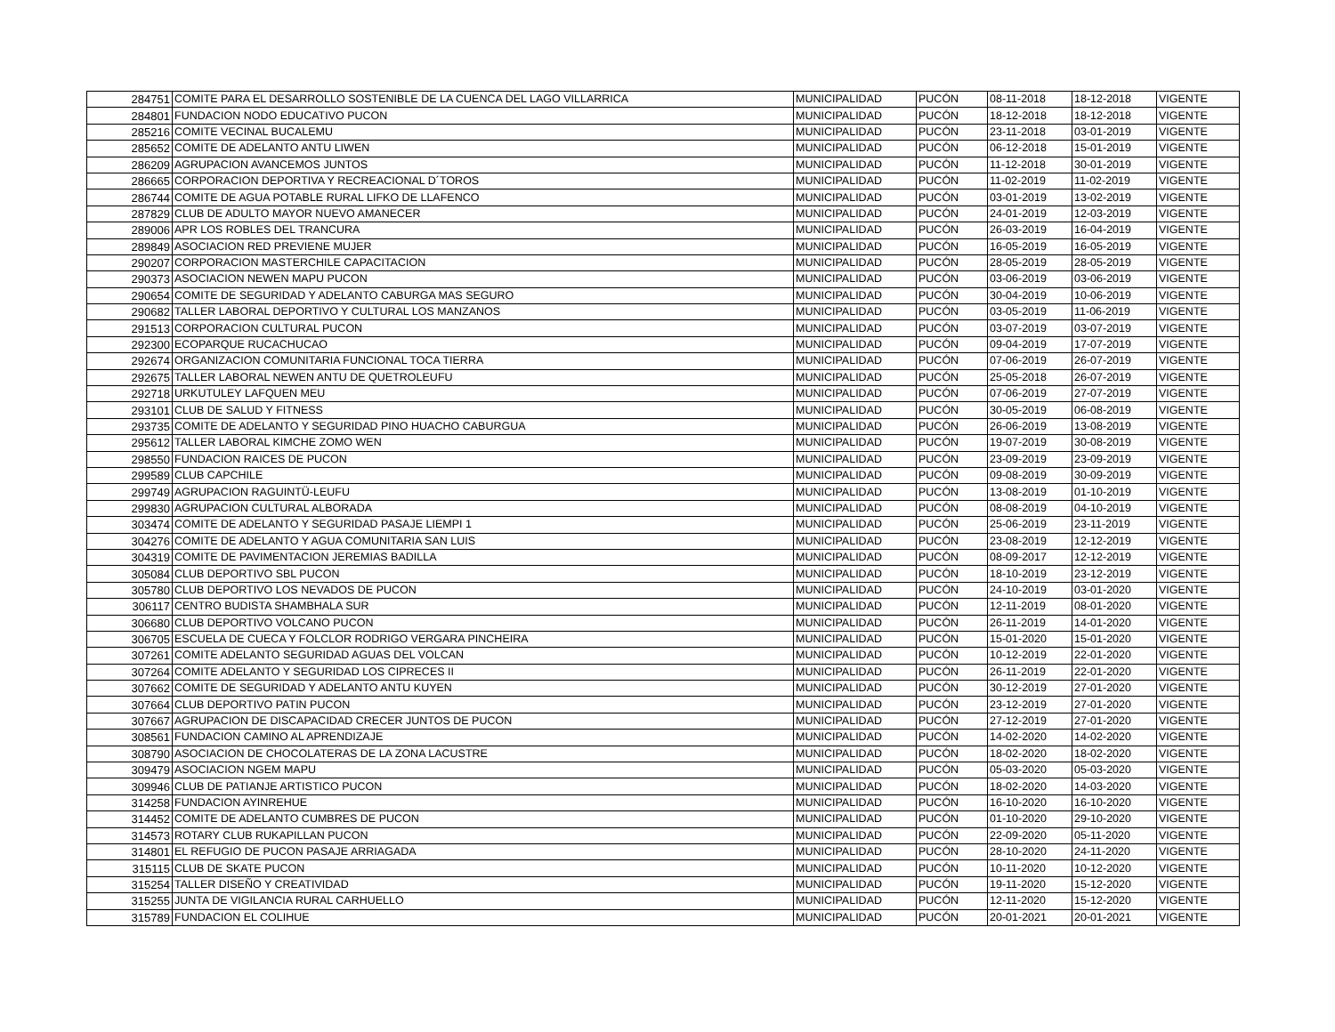| 284751 | COMITE PARA EL DESARROLLO SOSTENIBLE DE LA CUENCA DEL LAGO VILLARRICA | MUNICIPALIDAD | PUCÓN | 08-11-2018 | 18-12-2018 | VIGENTE |
| 284801 | FUNDACION NODO EDUCATIVO PUCON | MUNICIPALIDAD | PUCÓN | 18-12-2018 | 18-12-2018 | VIGENTE |
| 285216 | COMITE VECINAL BUCALEMU | MUNICIPALIDAD | PUCÓN | 23-11-2018 | 03-01-2019 | VIGENTE |
| 285652 | COMITE DE ADELANTO ANTU LIWEN | MUNICIPALIDAD | PUCÓN | 06-12-2018 | 15-01-2019 | VIGENTE |
| 286209 | AGRUPACION AVANCEMOS JUNTOS | MUNICIPALIDAD | PUCÓN | 11-12-2018 | 30-01-2019 | VIGENTE |
| 286665 | CORPORACION DEPORTIVA Y RECREACIONAL D´TOROS | MUNICIPALIDAD | PUCÓN | 11-02-2019 | 11-02-2019 | VIGENTE |
| 286744 | COMITE DE AGUA POTABLE RURAL LIFKO DE LLAFENCO | MUNICIPALIDAD | PUCÓN | 03-01-2019 | 13-02-2019 | VIGENTE |
| 287829 | CLUB DE ADULTO MAYOR NUEVO AMANECER | MUNICIPALIDAD | PUCÓN | 24-01-2019 | 12-03-2019 | VIGENTE |
| 289006 | APR LOS ROBLES DEL TRANCURA | MUNICIPALIDAD | PUCÓN | 26-03-2019 | 16-04-2019 | VIGENTE |
| 289849 | ASOCIACION RED PREVIENE MUJER | MUNICIPALIDAD | PUCÓN | 16-05-2019 | 16-05-2019 | VIGENTE |
| 290207 | CORPORACION MASTERCHILE CAPACITACION | MUNICIPALIDAD | PUCÓN | 28-05-2019 | 28-05-2019 | VIGENTE |
| 290373 | ASOCIACION NEWEN MAPU PUCON | MUNICIPALIDAD | PUCÓN | 03-06-2019 | 03-06-2019 | VIGENTE |
| 290654 | COMITE DE SEGURIDAD Y ADELANTO CABURGA MAS SEGURO | MUNICIPALIDAD | PUCÓN | 30-04-2019 | 10-06-2019 | VIGENTE |
| 290682 | TALLER LABORAL DEPORTIVO Y CULTURAL LOS MANZANOS | MUNICIPALIDAD | PUCÓN | 03-05-2019 | 11-06-2019 | VIGENTE |
| 291513 | CORPORACION CULTURAL PUCON | MUNICIPALIDAD | PUCÓN | 03-07-2019 | 03-07-2019 | VIGENTE |
| 292300 | ECOPARQUE RUCACHUCAO | MUNICIPALIDAD | PUCÓN | 09-04-2019 | 17-07-2019 | VIGENTE |
| 292674 | ORGANIZACION COMUNITARIA FUNCIONAL TOCA TIERRA | MUNICIPALIDAD | PUCÓN | 07-06-2019 | 26-07-2019 | VIGENTE |
| 292675 | TALLER LABORAL NEWEN ANTU DE QUETROLEUFU | MUNICIPALIDAD | PUCÓN | 25-05-2018 | 26-07-2019 | VIGENTE |
| 292718 | URKUTULEY LAFQUEN MEU | MUNICIPALIDAD | PUCÓN | 07-06-2019 | 27-07-2019 | VIGENTE |
| 293101 | CLUB DE SALUD Y FITNESS | MUNICIPALIDAD | PUCÓN | 30-05-2019 | 06-08-2019 | VIGENTE |
| 293735 | COMITE DE ADELANTO Y SEGURIDAD PINO HUACHO CABURGUA | MUNICIPALIDAD | PUCÓN | 26-06-2019 | 13-08-2019 | VIGENTE |
| 295612 | TALLER LABORAL KIMCHE ZOMO WEN | MUNICIPALIDAD | PUCÓN | 19-07-2019 | 30-08-2019 | VIGENTE |
| 298550 | FUNDACION RAICES DE PUCON | MUNICIPALIDAD | PUCÓN | 23-09-2019 | 23-09-2019 | VIGENTE |
| 299589 | CLUB CAPCHILE | MUNICIPALIDAD | PUCÓN | 09-08-2019 | 30-09-2019 | VIGENTE |
| 299749 | AGRUPACION RAGUINTÜ-LEUFU | MUNICIPALIDAD | PUCÓN | 13-08-2019 | 01-10-2019 | VIGENTE |
| 299830 | AGRUPACION CULTURAL ALBORADA | MUNICIPALIDAD | PUCÓN | 08-08-2019 | 04-10-2019 | VIGENTE |
| 303474 | COMITE DE ADELANTO Y SEGURIDAD PASAJE LIEMPI 1 | MUNICIPALIDAD | PUCÓN | 25-06-2019 | 23-11-2019 | VIGENTE |
| 304276 | COMITE DE ADELANTO Y AGUA COMUNITARIA SAN LUIS | MUNICIPALIDAD | PUCÓN | 23-08-2019 | 12-12-2019 | VIGENTE |
| 304319 | COMITE DE PAVIMENTACION JEREMIAS BADILLA | MUNICIPALIDAD | PUCÓN | 08-09-2017 | 12-12-2019 | VIGENTE |
| 305084 | CLUB DEPORTIVO SBL PUCON | MUNICIPALIDAD | PUCÓN | 18-10-2019 | 23-12-2019 | VIGENTE |
| 305780 | CLUB DEPORTIVO LOS NEVADOS DE PUCON | MUNICIPALIDAD | PUCÓN | 24-10-2019 | 03-01-2020 | VIGENTE |
| 306117 | CENTRO BUDISTA SHAMBHALA SUR | MUNICIPALIDAD | PUCÓN | 12-11-2019 | 08-01-2020 | VIGENTE |
| 306680 | CLUB DEPORTIVO VOLCANO PUCON | MUNICIPALIDAD | PUCÓN | 26-11-2019 | 14-01-2020 | VIGENTE |
| 306705 | ESCUELA DE CUECA Y FOLCLOR RODRIGO VERGARA PINCHEIRA | MUNICIPALIDAD | PUCÓN | 15-01-2020 | 15-01-2020 | VIGENTE |
| 307261 | COMITE ADELANTO SEGURIDAD AGUAS DEL VOLCAN | MUNICIPALIDAD | PUCÓN | 10-12-2019 | 22-01-2020 | VIGENTE |
| 307264 | COMITE ADELANTO Y SEGURIDAD LOS CIPRECES II | MUNICIPALIDAD | PUCÓN | 26-11-2019 | 22-01-2020 | VIGENTE |
| 307662 | COMITE DE SEGURIDAD Y ADELANTO ANTU KUYEN | MUNICIPALIDAD | PUCÓN | 30-12-2019 | 27-01-2020 | VIGENTE |
| 307664 | CLUB DEPORTIVO PATIN PUCON | MUNICIPALIDAD | PUCÓN | 23-12-2019 | 27-01-2020 | VIGENTE |
| 307667 | AGRUPACION DE DISCAPACIDAD CRECER JUNTOS DE PUCON | MUNICIPALIDAD | PUCÓN | 27-12-2019 | 27-01-2020 | VIGENTE |
| 308561 | FUNDACION CAMINO AL APRENDIZAJE | MUNICIPALIDAD | PUCÓN | 14-02-2020 | 14-02-2020 | VIGENTE |
| 308790 | ASOCIACION DE CHOCOLATERAS DE LA ZONA LACUSTRE | MUNICIPALIDAD | PUCÓN | 18-02-2020 | 18-02-2020 | VIGENTE |
| 309479 | ASOCIACION NGEM MAPU | MUNICIPALIDAD | PUCÓN | 05-03-2020 | 05-03-2020 | VIGENTE |
| 309946 | CLUB DE PATIANJE ARTISTICO PUCON | MUNICIPALIDAD | PUCÓN | 18-02-2020 | 14-03-2020 | VIGENTE |
| 314258 | FUNDACION AYINREHUE | MUNICIPALIDAD | PUCÓN | 16-10-2020 | 16-10-2020 | VIGENTE |
| 314452 | COMITE DE ADELANTO CUMBRES DE PUCON | MUNICIPALIDAD | PUCÓN | 01-10-2020 | 29-10-2020 | VIGENTE |
| 314573 | ROTARY CLUB RUKAPILLAN PUCON | MUNICIPALIDAD | PUCÓN | 22-09-2020 | 05-11-2020 | VIGENTE |
| 314801 | EL REFUGIO DE PUCON PASAJE ARRIAGADA | MUNICIPALIDAD | PUCÓN | 28-10-2020 | 24-11-2020 | VIGENTE |
| 315115 | CLUB DE SKATE PUCON | MUNICIPALIDAD | PUCÓN | 10-11-2020 | 10-12-2020 | VIGENTE |
| 315254 | TALLER DISEÑO Y CREATIVIDAD | MUNICIPALIDAD | PUCÓN | 19-11-2020 | 15-12-2020 | VIGENTE |
| 315255 | JUNTA DE VIGILANCIA RURAL CARHUELLO | MUNICIPALIDAD | PUCÓN | 12-11-2020 | 15-12-2020 | VIGENTE |
| 315789 | FUNDACION EL COLIHUE | MUNICIPALIDAD | PUCÓN | 20-01-2021 | 20-01-2021 | VIGENTE |